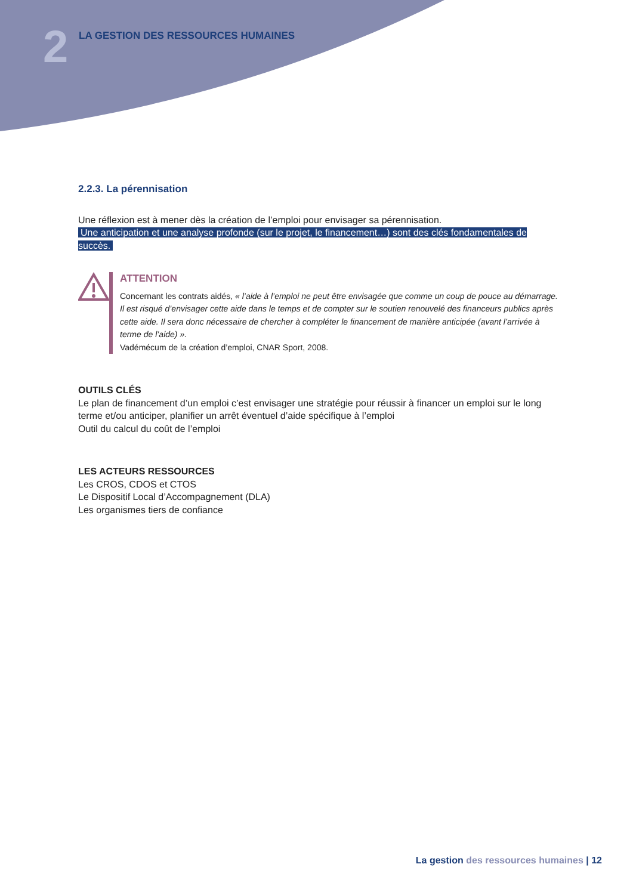2
LA GESTION DES RESSOURCES HUMAINES
2.2.3. La pérennisation
Une réflexion est à mener dès la création de l’emploi pour envisager sa pérennisation.
Une anticipation et une analyse profonde (sur le projet, le financement…) sont des clés fondamentales de succès.
ATTENTION
Concernant les contrats aidés, « l’aide à l’emploi ne peut être envisagée que comme un coup de pouce au démarrage. Il est risqué d’envisager cette aide dans le temps et de compter sur le soutien renouvelé des financeurs publics après cette aide. Il sera donc nécessaire de chercher à compléter le financement de manière anticipée (avant l’arrivée à terme de l’aide) ».
Vadémécum de la création d’emploi, CNAR Sport, 2008.
OUTILS CLÉS
Le plan de financement d’un emploi c’est envisager une stratégie pour réussir à financer un emploi sur le long terme et/ou anticiper, planifier un arrêt éventuel d’aide spécifique à l’emploi
Outil du calcul du coût de l’emploi
LES ACTEURS RESSOURCES
Les CROS, CDOS et CTOS
Le Dispositif Local d’Accompagnement (DLA)
Les organismes tiers de confiance
La gestion des ressources humaines | 12